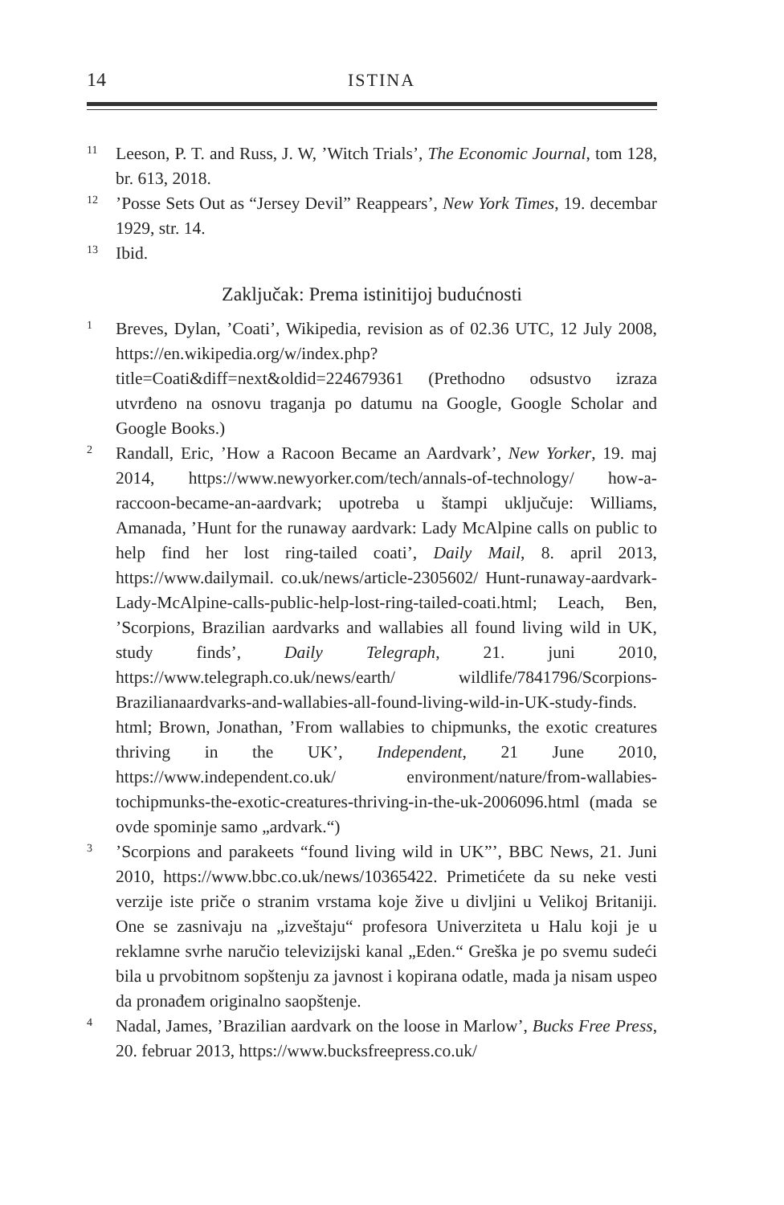14 ISTINA
11 Leeson, P. T. and Russ, J. W, ’Witch Trials’, The Economic Journal, tom 128, br. 613, 2018.
12’Posse Sets Out as “Jersey Devil” Reappears’, New York Times, 19. decembar 1929, str. 14.
13 Ibid.
Zaključak: Prema istinitijoj budućnosti
1 Breves, Dylan, ’Coati’, Wikipedia, revision as of 02.36 UTC, 12 July 2008, https://en.wikipedia.org/w/index.php?title=Coati&diff=next&oldid=224679361 (Prethodno odsustvo izraza utvrđeno na osnovu traganja po datumu na Google, Google Scholar and Google Books.)
2 Randall, Eric, ’How a Racoon Became an Aardvark’, New Yorker, 19. maj 2014, https://www.newyorker.com/tech/annals-of-technology/ how-a-raccoon-became-an-aardvark; upotreba u štampi uključuje: Williams, Amanada, ’Hunt for the runaway aardvark: Lady McAlpine calls on public to help find her lost ring-tailed coati’, Daily Mail, 8. april 2013, https://www.dailymail. co.uk/news/article-2305602/ Hunt-runaway-aardvark-Lady-McAlpine-calls-public-help-lost-ring-tailed-coati.html; Leach, Ben, ’Scorpions, Brazilian aardvarks and wallabies all found living wild in UK, study finds’, Daily Telegraph, 21. juni 2010, https://www.telegraph.co.uk/news/earth/ wildlife/7841796/Scorpions-Brazilianaardvarks-and-wallabies-all-found-living-wild-in-UK-study-finds. html; Brown, Jonathan, ’From wallabies to chipmunks, the exotic creatures thriving in the UK’, Independent, 21 June 2010, https://www.independent.co.uk/ environment/nature/from-wallabies-tochipmunks-the-exotic-creatures-thriving-in-the-uk-2006096.html (mada se ovde spominje samo „ardvark.“)
3’Scorpions and parakeets “found living wild in UK”’, BBC News, 21. Juni 2010, https://www.bbc.co.uk/news/10365422. Primetićete da su neke vesti verzije iste priče o stranim vrstama koje žive u divljini u Velikoj Britaniji. One se zasnivaju na „izveštaju“ profesora Univerziteta u Halu koji je u reklamne svrhe naručio televizijski kanal „Eden.“ Greška je po svemu sudeći bila u prvobitnom sopštenju za javnost i kopirana odatle, mada ja nisam uspeo da pronađem originalno saopštenje.
4 Nadal, James, ’Brazilian aardvark on the loose in Marlow’, Bucks Free Press, 20. februar 2013, https://www.bucksfreepress.co.uk/